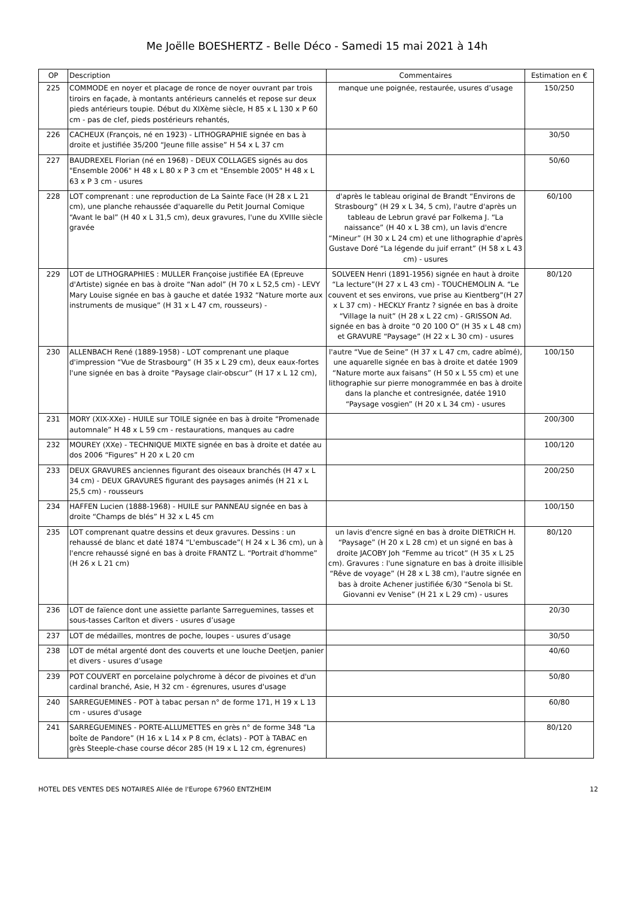Me Joëlle BOESHERTZ - Belle Déco - Samedi 15 mai 2021 à 14h
| OP | Description | Commentaires | Estimation en € |
| --- | --- | --- | --- |
| 225 | COMMODE en noyer et placage de ronce de noyer ouvrant par trois tiroirs en façade, à montants antérieurs cannelés et repose sur deux pieds antérieurs toupie. Début du XIXème siècle, H 85 x L 130 x P 60 cm - pas de clef, pieds postérieurs rehantés, | manque une poignée, restaurée, usures d’usage | 150/250 |
| 226 | CACHEUX (François, né en 1923) - LITHOGRAPHIE signée en bas à droite et justifiée 35/200 “Jeune fille assise” H 54 x L 37 cm | | 30/50 |
| 227 | BAUDREXEL Florian (né en 1968) - DEUX COLLAGES signés au dos "Ensemble 2006" H 48 x L 80 x P 3 cm et "Ensemble 2005" H 48 x L 63 x P 3 cm - usures | | 50/60 |
| 228 | LOT comprenant : une reproduction de La Sainte Face (H 28 x L 21 cm), une planche rehaussée d'aquarelle du Petit Journal Comique “Avant le bal” (H 40 x L 31,5 cm), deux gravures, l'une du XVIIIe siècle gravée | d'après le tableau original de Brandt “Environs de Strasbourg” (H 29 x L 34, 5 cm), l'autre d'après un tableau de Lebrun gravé par Folkema J. “La naissance” (H 40 x L 38 cm), un lavis d'encre “Mineur” (H 30 x L 24 cm) et une lithographie d'après Gustave Doré “La légende du juif errant” (H 58 x L 43 cm) - usures | 60/100 |
| 229 | LOT de LITHOGRAPHIES : MULLER Françoise justifiée EA (Epreuve d'Artiste) signée en bas à droite “Nan adol” (H 70 x L 52,5 cm) - LEVY Mary Louise signée en bas à gauche et datée 1932 “Nature morte aux instruments de musique” (H 31 x L 47 cm, rousseurs) - | SOLVEEN Henri (1891-1956) signée en haut à droite “La lecture”(H 27 x L 43 cm) - TOUCHEMOLIN A. “Le couvent et ses environs, vue prise au Kientberg”(H 27 x L 37 cm) - HECKLY Frantz ? signée en bas à droite “Village la nuit” (H 28 x L 22 cm) - GRISSON Ad. signée en bas à droite “0 20 100 O” (H 35 x L 48 cm) et GRAVURE “Paysage” (H 22 x L 30 cm) - usures | 80/120 |
| 230 | ALLENBACH René (1889-1958) - LOT comprenant une plaque d'impression “Vue de Strasbourg” (H 35 x L 29 cm), deux eaux-fortes l'une signée en bas à droite “Paysage clair-obscur” (H 17 x L 12 cm), | l'autre “Vue de Seine” (H 37 x L 47 cm, cadre abîmé), une aquarelle signée en bas à droite et datée 1909 “Nature morte aux faisans” (H 50 x L 55 cm) et une lithographie sur pierre monogrammée en bas à droite dans la planche et contresignée, datée 1910 “Paysage vosgien” (H 20 x L 34 cm) - usures | 100/150 |
| 231 | MORY (XIX-XXe) - HUILE sur TOILE signée en bas à droite “Promenade automnale” H 48 x L 59 cm - restaurations, manques au cadre | | 200/300 |
| 232 | MOUREY (XXe) - TECHNIQUE MIXTE signée en bas à droite et datée au dos 2006 “Figures” H 20 x L 20 cm | | 100/120 |
| 233 | DEUX GRAVURES anciennes figurant des oiseaux branchés (H 47 x L 34 cm) - DEUX GRAVURES figurant des paysages animés (H 21 x L 25,5 cm) - rousseurs | | 200/250 |
| 234 | HAFFEN Lucien (1888-1968) - HUILE sur PANNEAU signée en bas à droite “Champs de blés” H 32 x L 45 cm | | 100/150 |
| 235 | LOT comprenant quatre dessins et deux gravures. Dessins : un rehaussé de blanc et daté 1874 “L'embuscade”( H 24 x L 36 cm), un à l'encre rehaussé signé en bas à droite FRANTZ L. “Portrait d'homme” (H 26 x L 21 cm) | un lavis d'encre signé en bas à droite DIETRICH H. “Paysage” (H 20 x L 28 cm) et un signé en bas à droite JACOBY Joh “Femme au tricot” (H 35 x L 25 cm). Gravures : l'une signature en bas à droite illisible “Rêve de voyage” (H 28 x L 38 cm), l'autre signée en bas à droite Achener justifiée 6/30 “Senola bi St. Giovanni ev Venise” (H 21 x L 29 cm) - usures | 80/120 |
| 236 | LOT de faïence dont une assiette parlante Sarreguemines, tasses et sous-tasses Carlton et divers - usures d’usage | | 20/30 |
| 237 | LOT de médailles, montres de poche, loupes - usures d’usage | | 30/50 |
| 238 | LOT de métal argenté dont des couverts et une louche Deetjen, panier et divers - usures d’usage | | 40/60 |
| 239 | POT COUVERT en porcelaine polychrome à décor de pivoines et d'un cardinal branché, Asie, H 32 cm - égrenures, usures d'usage | | 50/80 |
| 240 | SARREGUEMINES - POT à tabac persan n° de forme 171, H 19 x L 13 cm - usures d'usage | | 60/80 |
| 241 | SARREGUEMINES - PORTE-ALLUMETTES en grès n° de forme 348 “La boîte de Pandore” (H 16 x L 14 x P 8 cm, éclats) - POT à TABAC en grès Steeple-chase course décor 285 (H 19 x L 12 cm, égrenures) | | 80/120 |
HOTEL DES VENTES DES NOTAIRES Allée de l'Europe 67960 ENTZHEIM 12